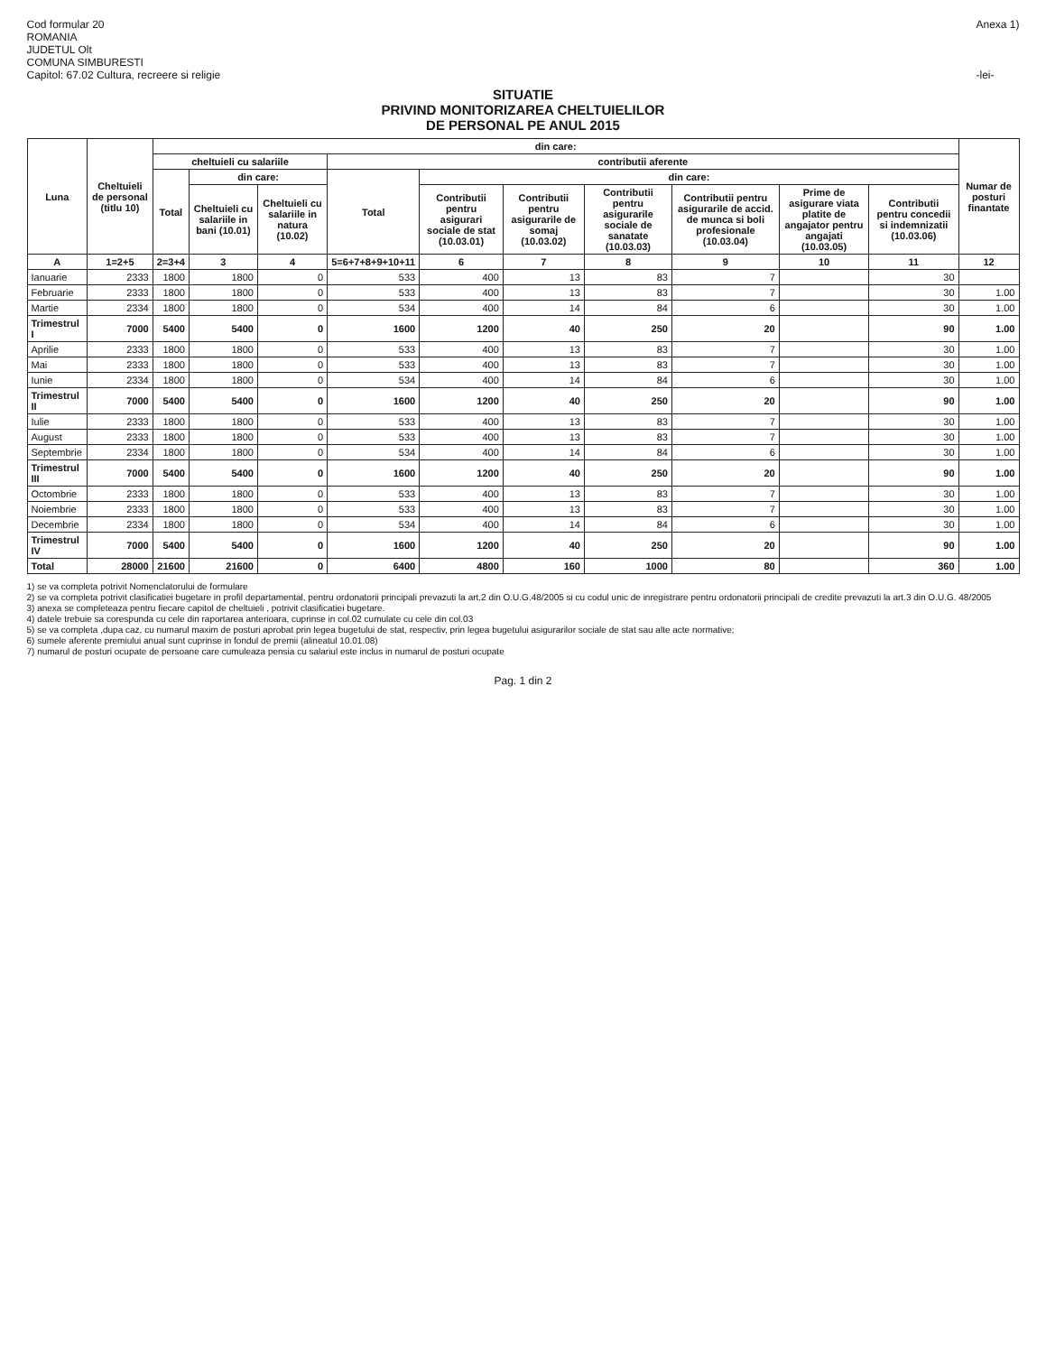Cod formular 20
ROMANIA
JUDETUL Olt
COMUNA SIMBURESTI
Capitol: 67.02 Cultura, recreere si religie
Anexa 1)
-lei-
SITUATIE
PRIVIND MONITORIZAREA CHELTUIELILOR
DE PERSONAL PE ANUL 2015
| Luna | Cheltuieli de personal (titlu 10) | din care: | | | | | | | | | | Numar de posturi finantate |
| --- | --- | --- | --- | --- | --- | --- | --- | --- | --- | --- | --- | --- |
| | | cheltuieli cu salariile | | | contributii aferente | | | | | | | |
| | | Total | din care: | | Total | din care: | | | | | | |
| | | | Cheltuieli cu salariile in bani (10.01) | Cheltuieli cu salariile in natura (10.02) | | Contributii pentru asigurari sociale de stat (10.03.01) | Contributii pentru asigurarile de somaj (10.03.02) | Contributii pentru asigurarile sociale de sanatate (10.03.03) | Contributii pentru asigurarile de accid. de munca si boli profesionale (10.03.04) | Prime de asigurare viata platite de angajator pentru angajati (10.03.05) | Contributii pentru concedii si indemnizatii (10.03.06) | |
| A | 1=2+5 | 2=3+4 | 3 | 4 | 5=6+7+8+9+10+11 | 6 | 7 | 8 | 9 | 10 | 11 | 12 |
| Ianuarie | 2333 | 1800 | 1800 | 0 | 533 | 400 | 13 | 83 | 7 | | 30 | |
| Februarie | 2333 | 1800 | 1800 | 0 | 533 | 400 | 13 | 83 | 7 | | 30 | 1.00 |
| Martie | 2334 | 1800 | 1800 | 0 | 534 | 400 | 14 | 84 | 6 | | 30 | 1.00 |
| Trimestrul I | 7000 | 5400 | 5400 | 0 | 1600 | 1200 | 40 | 250 | 20 | | 90 | 1.00 |
| Aprilie | 2333 | 1800 | 1800 | 0 | 533 | 400 | 13 | 83 | 7 | | 30 | 1.00 |
| Mai | 2333 | 1800 | 1800 | 0 | 533 | 400 | 13 | 83 | 7 | | 30 | 1.00 |
| Iunie | 2334 | 1800 | 1800 | 0 | 534 | 400 | 14 | 84 | 6 | | 30 | 1.00 |
| Trimestrul II | 7000 | 5400 | 5400 | 0 | 1600 | 1200 | 40 | 250 | 20 | | 90 | 1.00 |
| Iulie | 2333 | 1800 | 1800 | 0 | 533 | 400 | 13 | 83 | 7 | | 30 | 1.00 |
| August | 2333 | 1800 | 1800 | 0 | 533 | 400 | 13 | 83 | 7 | | 30 | 1.00 |
| Septembrie | 2334 | 1800 | 1800 | 0 | 534 | 400 | 14 | 84 | 6 | | 30 | 1.00 |
| Trimestrul III | 7000 | 5400 | 5400 | 0 | 1600 | 1200 | 40 | 250 | 20 | | 90 | 1.00 |
| Octombrie | 2333 | 1800 | 1800 | 0 | 533 | 400 | 13 | 83 | 7 | | 30 | 1.00 |
| Noiembrie | 2333 | 1800 | 1800 | 0 | 533 | 400 | 13 | 83 | 7 | | 30 | 1.00 |
| Decembrie | 2334 | 1800 | 1800 | 0 | 534 | 400 | 14 | 84 | 6 | | 30 | 1.00 |
| Trimestrul IV | 7000 | 5400 | 5400 | 0 | 1600 | 1200 | 40 | 250 | 20 | | 90 | 1.00 |
| Total | 28000 | 21600 | 21600 | 0 | 6400 | 4800 | 160 | 1000 | 80 | | 360 | 1.00 |
1) se va completa potrivit Nomenclatorului de formulare
2) se va completa potrivit clasificatiei bugetare in profil departamental, pentru ordonatorii principali prevazuti la art.2 din O.U.G.48/2005 si cu codul unic de inregistrare pentru ordonatorii principali de credite prevazuti la art.3 din O.U.G. 48/2005
3) anexa se completeaza pentru fiecare capitol de cheltuieli , potrivit clasificatiei bugetare.
4) datele trebuie sa corespunda cu cele din raportarea anterioara, cuprinse in col.02 cumulate cu cele din col.03
5) se va completa ,dupa caz, cu numarul maxim de posturi aprobat prin legea bugetului de stat, respectiv, prin legea bugetului asigurarilor sociale de stat sau alte acte normative;
6) sumele aferente premiului anual sunt cuprinse in fondul de premii (alineatul 10.01.08)
7) numarul de posturi ocupate de persoane care cumuleaza pensia cu salariul este inclus in numarul de posturi ocupate
Pag. 1 din 2